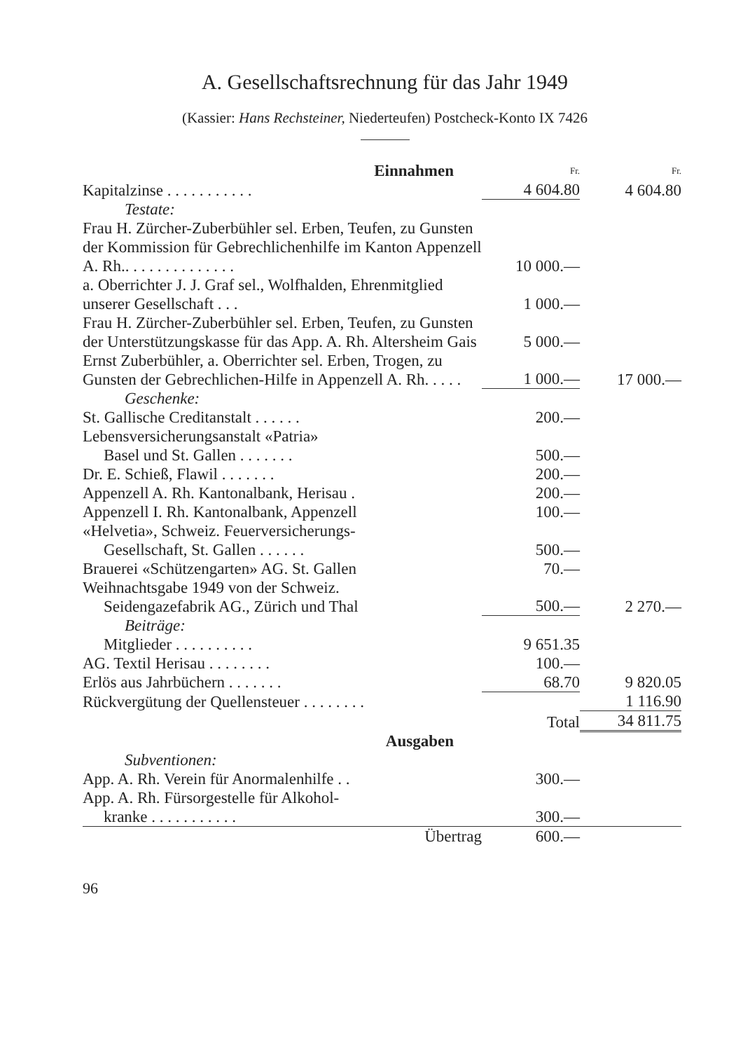A. Gesellschaftsrechnung für das Jahr 1949
(Kassier: Hans Rechsteiner, Niederteufen) Postcheck-Konto IX 7426
| Einnahmen | Fr. | Fr. |
| Kapitalzinse . . . . . . . . . . . | 4 604.80 | 4 604.80 |
| Testate: | | |
| Frau H. Zürcher-Zuberbühler sel. Erben, Teufen, zu Gunsten der Kommission für Gebrechlichenhilfe im Kanton Appenzell A. Rh.. . . . . . . . . . . . . . | 10 000.— | |
| a. Oberrichter J. J. Graf sel., Wolfhalden, Ehrenmitglied unserer Gesellschaft . . . | 1 000.— | |
| Frau H. Zürcher-Zuberbühler sel. Erben, Teufen, zu Gunsten der Unterstützungskasse für das App. A. Rh. Altersheim Gais | 5 000.— | |
| Ernst Zuberbühler, a. Oberrichter sel. Erben, Trogen, zu Gunsten der Gebrechlichen-Hilfe in Appenzell A. Rh. . . . . | 1 000.— | 17 000.— |
| Geschenke: | | |
| St. Gallische Creditanstalt . . . . . . | 200.— | |
| Lebensversicherungsanstalt «Patria» Basel und St. Gallen . . . . . . . | 500.— | |
| Dr. E. Schieß, Flawil . . . . . . . | 200.— | |
| Appenzell A. Rh. Kantonalbank, Herisau . | 200.— | |
| Appenzell I. Rh. Kantonalbank, Appenzell | 100.— | |
| «Helvetia», Schweiz. Feuerversicherungs- Gesellschaft, St. Gallen . . . . . . | 500.— | |
| Brauerei «Schützengarten» AG. St. Gallen | 70.— | |
| Weihnachtsgabe 1949 von der Schweiz. Seidengazefabrik AG., Zürich und Thal | 500.— | 2 270.— |
| Beiträge: | | |
| Mitglieder . . . . . . . . . . | 9 651.35 | |
| AG. Textil Herisau . . . . . . . . | 100.— | |
| Erlös aus Jahrbüchern . . . . . . . | 68.70 | 9 820.05 |
| Rückvergütung der Quellensteuer . . . . . . . . | | 1 116.90 |
| | Total | 34 811.75 |
| Ausgaben | | |
| Subventionen: | | |
| App. A. Rh. Verein für Anormalenhilfe . . | 300.— | |
| App. A. Rh. Fürsorgestelle für Alkohol- kranke . . . . . . . . . . . | 300.— | |
| Übertrag | 600.— | |
96